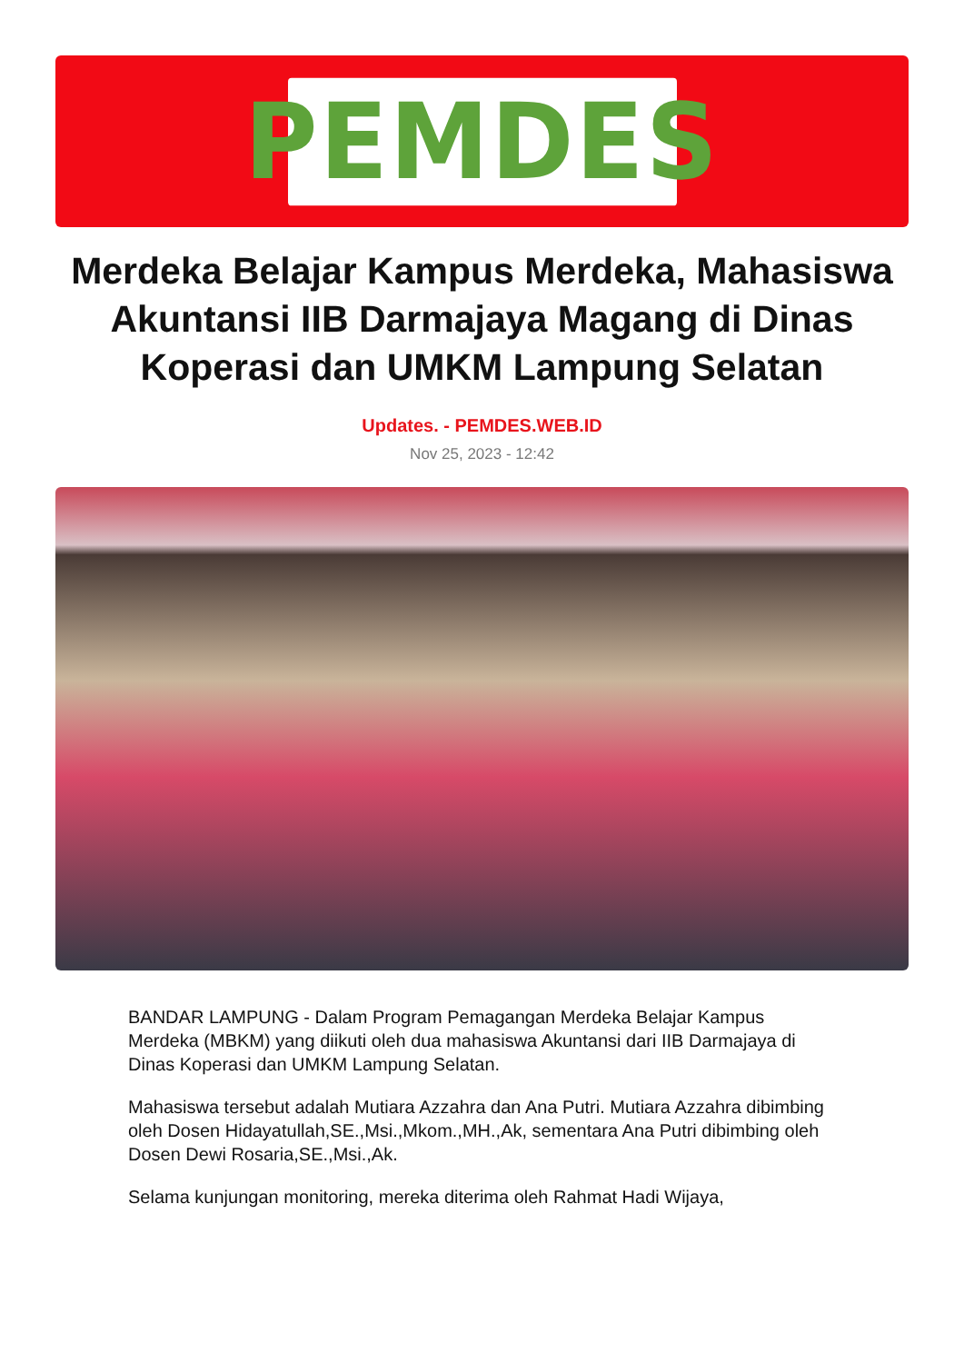PEMDES
Merdeka Belajar Kampus Merdeka, Mahasiswa Akuntansi IIB Darmajaya Magang di Dinas Koperasi dan UMKM Lampung Selatan
Updates. - PEMDES.WEB.ID
Nov 25, 2023 - 12:42
BANDAR LAMPUNG - Dalam Program Pemagangan Merdeka Belajar Kampus Merdeka (MBKM) yang diikuti oleh dua mahasiswa Akuntansi dari IIB Darmajaya di Dinas Koperasi dan UMKM Lampung Selatan.
Mahasiswa tersebut adalah Mutiara Azzahra dan Ana Putri. Mutiara Azzahra dibimbing oleh Dosen Hidayatullah,SE.,Msi.,Mkom.,MH.,Ak, sementara Ana Putri dibimbing oleh Dosen Dewi Rosaria,SE.,Msi.,Ak.
Selama kunjungan monitoring, mereka diterima oleh Rahmat Hadi Wijaya,